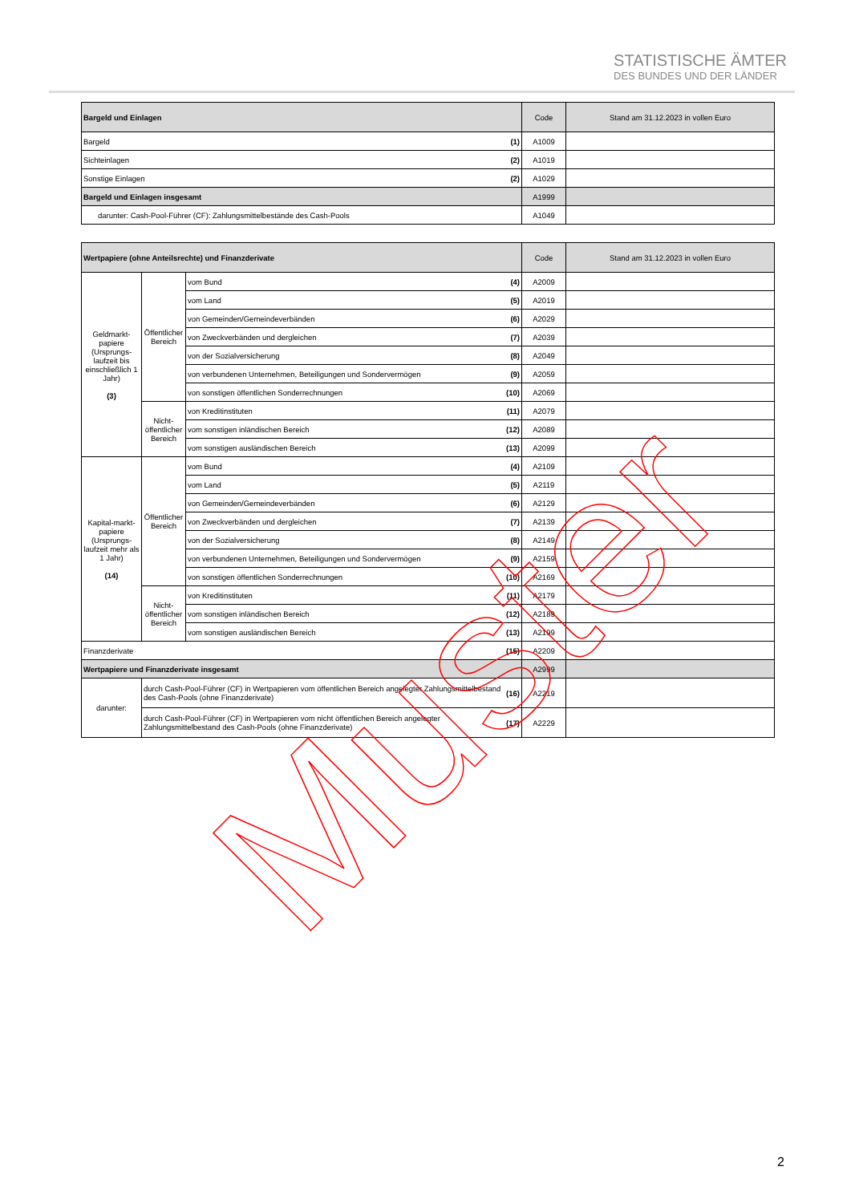STATISTISCHE ÄMTER
DES BUNDES UND DER LÄNDER
| Bargeld und Einlagen | | Code | Stand am 31.12.2023 in vollen Euro |
| Bargeld | (1) | A1009 | |
| Sichteinlagen | (2) | A1019 | |
| Sonstige Einlagen | (2) | A1029 | |
| Bargeld und Einlagen insgesamt | | A1999 | |
| darunter: Cash-Pool-Führer (CF): Zahlungsmittelbestände des Cash-Pools | | A1049 | |
| Wertpapiere (ohne Anteilsrechte) und Finanzderivate | | | | Code | Stand am 31.12.2023 in vollen Euro |
| Geldmarkt-papiere (Ursprungs-laufzeit bis einschließlich 1 Jahr) (3) | Öffentlicher Bereich | vom Bund | (4) | A2009 | |
| | | vom Land | (5) | A2019 | |
| | | von Gemeinden/Gemeindeverbänden | (6) | A2029 | |
| | | von Zweckverbänden und dergleichen | (7) | A2039 | |
| | | von der Sozialversicherung | (8) | A2049 | |
| | | von verbundenen Unternehmen, Beteiligungen und Sondervermögen | (9) | A2059 | |
| | | von sonstigen öffentlichen Sonderrechnungen | (10) | A2069 | |
| | Nicht-öffentlicher Bereich | von Kreditinstituten | (11) | A2079 | |
| | | vom sonstigen inländischen Bereich | (12) | A2089 | |
| | | vom sonstigen ausländischen Bereich | (13) | A2099 | |
| Kapital-markt-papiere (Ursprungs-laufzeit mehr als 1 Jahr) (14) | Öffentlicher Bereich | vom Bund | (4) | A2109 | |
| | | vom Land | (5) | A2119 | |
| | | von Gemeinden/Gemeindeverbänden | (6) | A2129 | |
| | | von Zweckverbänden und dergleichen | (7) | A2139 | |
| | | von der Sozialversicherung | (8) | A2149 | |
| | | von verbundenen Unternehmen, Beteiligungen und Sondervermögen | (9) | A2159 | |
| | | von sonstigen öffentlichen Sonderrechnungen | (10) | A2169 | |
| | Nicht-öffentlicher Bereich | von Kreditinstituten | (11) | A2179 | |
| | | vom sonstigen inländischen Bereich | (12) | A2189 | |
| | | vom sonstigen ausländischen Bereich | (13) | A2199 | |
| Finanzderivate | | | (15) | A2209 | |
| Wertpapiere und Finanzderivate insgesamt | | | | A2999 | |
| darunter: | durch Cash-Pool-Führer (CF) in Wertpapieren vom öffentlichen Bereich angelegter Zahlungsmittelbestand des Cash-Pools (ohne Finanzderivate) | | (16) | A2219 | |
| | durch Cash-Pool-Führer (CF) in Wertpapieren vom nicht öffentlichen Bereich angelegter Zahlungsmittelbestand des Cash-Pools (ohne Finanzderivate) | | (17) | A2229 | |
Muster
2